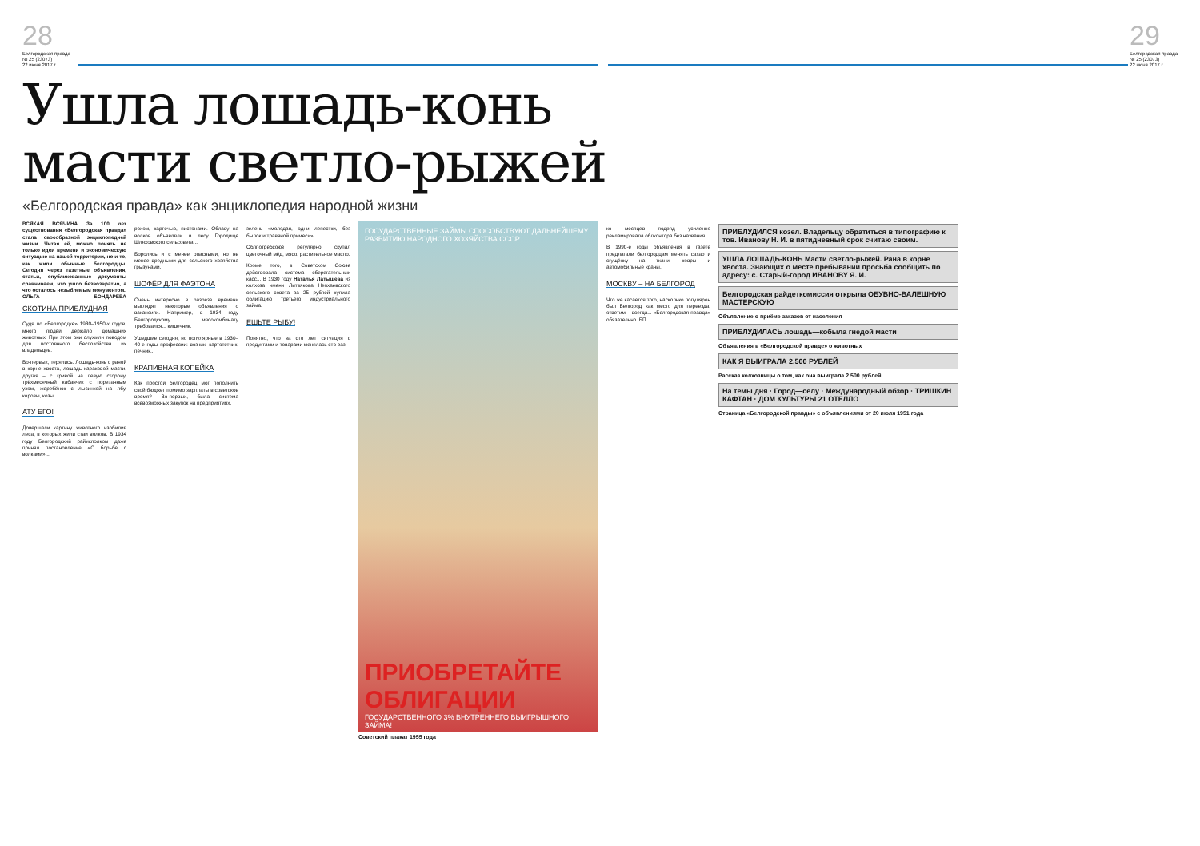28
Белгородская правда
№ 25 (23073)
22 июня 2017 г.
29
Белгородская правда
№ 25 (23073)
22 июня 2017 г.
Ушла лошадь-конь
масти светло-рыжей
«Белгородская правда» как энциклопедия народной жизни
ВСЯКАЯ ВСЯЧИНА За 100 лет существования «Белгородская правда» стала своеобразной энциклопедией жизни. Читая её, можно понять не только идеи времени и экономическую ситуацию на нашей территории, но и то, как жили обычные белгородцы. Сегодня через газетные объявления, статьи, опубликованные документы сравниваем, что ушло безвозвратно, а что осталось незыблемым монументом.
ОЛЬГА БОНДАРЕВА
СКОТИНА ПРИБЛУДНАЯ
Судя по «Белгородке» 1930–1950-х годов, много людей держало домашних животных. При этом они служили поводом для постоянного беспокойства их владельцев.
Во-первых, терялись. Лошадь-конь с раной в корне хвоста, лошадь караковой масти, другая – с гривой на левую сторону, трёхмесячный кабанчик с порезанным ухом, жеребёнок с лысинкой на лбу, коровы, козы...
АТУ ЕГО!
Довершали картину животного изобилия леса, в которых жили стаи волков. В 1934 году Белгородский райисполком даже принял постановление «О борьбе с волками»...
рохом, картечью, пистонами. Облаву на волков объявляли в лесу Городище Шляховского сельсовета...
Боролись и с менее опасными, но не менее вредными для сельского хозяйства грызунами.
ШОФЁР ДЛЯ ФАЭТОНА
Очень интересно в разрезе времени выглядят некоторые объявления о вакансиях. Например, в 1934 году Белгородскому мясокомбинату требовался... кишечник.
Ушедшие сегодня, но популярные в 1930–40-е годы профессии: возчик, картотетчик, печник...
КРАПИВНАЯ КОПЕЙКА
Как простой белгородец мог пополнить свой бюджет помимо зарплаты в советское время? Во-первых, была система всевозможных закупок на предприятиях.
зелень «молодая, одни лепестки, без былок и травяной примеси».
Облпотребсоюз регулярно скупал цветочный мёд, мясо, растительное масло.
Кроме того, в Советском Союзе действовала система сберегательных касс... В 1930 году Наталья Латышева из колхоза имени Литвякова Непхаевского сельского совета за 25 рублей купила облигацию третьего индустриального займа.
ЕШЬТЕ РЫБУ!
Понятно, что за сто лет ситуация с продуктами и товарами менялась сто раз.
ГОСУДАРСТВЕННЫЕ ЗАЙМЫ СПОСОБСТВУЮТ ДАЛЬНЕЙШЕМУ РАЗВИТИЮ НАРОДНОГО ХОЗЯЙСТВА СССР
ПРИОБРЕТАЙТЕ ОБЛИГАЦИИ
ГОСУДАРСТВЕННОГО 3% ВНУТРЕННЕГО ВЫИГРЫШНОГО ЗАЙМА!
Советский плакат 1955 года
ко месяцев подряд усиленно рекламировала облконтора без названия.
В 1990-е годы объявления в газете предлагали белгородцам менять сахар и сгущёнку на ткани, ковры и автомобильные краны.
МОСКВУ – НА БЕЛГОРОД
Что же касается того, насколько популярен был Белгород как место для переезда, ответим – всегда... «Белгородская правда» обязательно. БП
ПРИБЛУДИЛСЯ козел. Владельцу обратиться в типографию к тов. Иванову Н. И. в пятидневный срок считаю своим.
УШЛА ЛОШАДЬ-КОНЬ Масти светло-рыжей. Рана в корне хвоста. Знающих о месте пребывании просьба сообщить по адресу: с. Старый-город ИВАНОВУ Я. И.
Белгородская райдеткомиссия открыла ОБУВНО-ВАЛЕШНУЮ МАСТЕРСКУЮ
Объявление о приёме заказов от населения
ПРИБЛУДИЛАСЬ лошадь—кобыла гнедой масти
Объявления в «Белгородской правде» о животных
КАК Я ВЫИГРАЛА 2.500 РУБЛЕЙ
Рассказ колхозницы о том, как она выиграла 2 500 рублей
На темы дня · Город—селу · Международный обзор · ТРИШКИН КАФТАН · ДОМ КУЛЬТУРЫ 21 ОТЕЛЛО
Страница «Белгородской правды» с объявлениями от 20 июля 1951 года